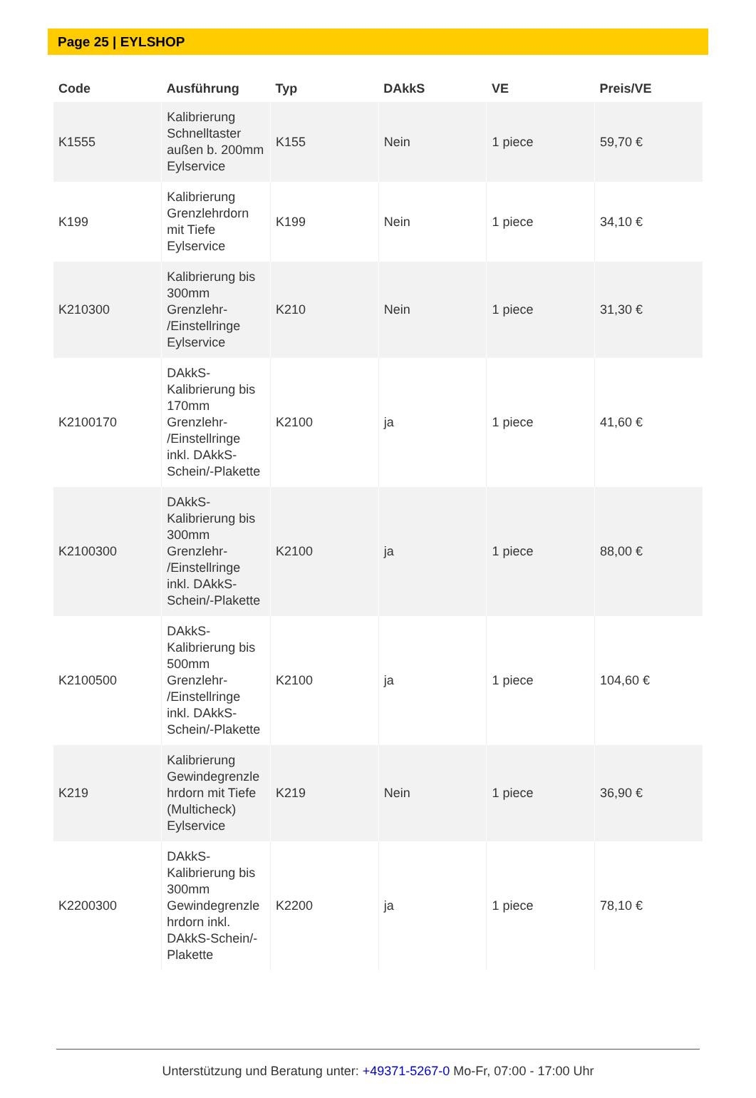Page 25 | EYLSHOP
| Code | Ausführung | Typ | DAkkS | VE | Preis/VE |
| --- | --- | --- | --- | --- | --- |
| K1555 | Kalibrierung Schnelltaster außen b. 200mm Eylservice | K155 | Nein | 1 piece | 59,70 € |
| K199 | Kalibrierung Grenzlehrdorn mit Tiefe Eylservice | K199 | Nein | 1 piece | 34,10 € |
| K210300 | Kalibrierung bis 300mm Grenzlehr- /Einstellringe Eylservice | K210 | Nein | 1 piece | 31,30 € |
| K2100170 | DAkkS- Kalibrierung bis 170mm Grenzlehr- /Einstellringe inkl. DAkkS- Schein/-Plakette | K2100 | ja | 1 piece | 41,60 € |
| K2100300 | DAkkS- Kalibrierung bis 300mm Grenzlehr- /Einstellringe inkl. DAkkS- Schein/-Plakette | K2100 | ja | 1 piece | 88,00 € |
| K2100500 | DAkkS- Kalibrierung bis 500mm Grenzlehr- /Einstellringe inkl. DAkkS- Schein/-Plakette | K2100 | ja | 1 piece | 104,60 € |
| K219 | Kalibrierung Gewindegrenzle hrdorn mit Tiefe (Multicheck) Eylservice | K219 | Nein | 1 piece | 36,90 € |
| K2200300 | DAkkS- Kalibrierung bis 300mm Gewindegrenzle hrdorn inkl. DAkkS-Schein/- Plakette | K2200 | ja | 1 piece | 78,10 € |
Unterstützung und Beratung unter: +49371-5267-0 Mo-Fr, 07:00 - 17:00 Uhr